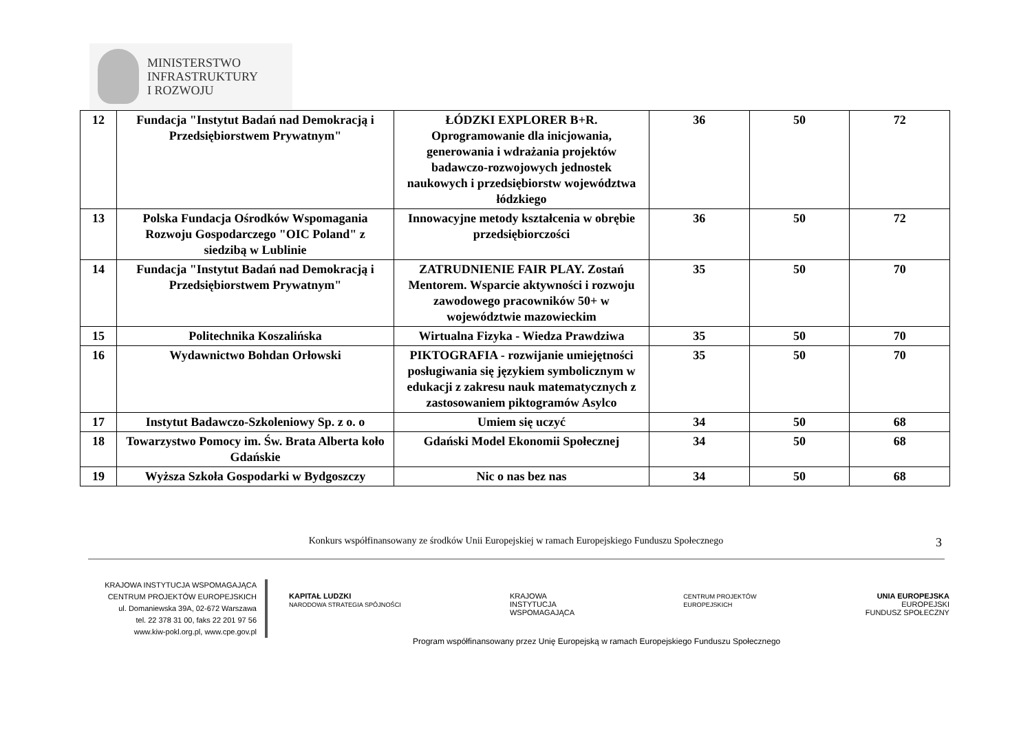MINISTERSTWO
INFRASTRUKTURY
I ROZWOJU
| 12 | Fundacja "Instytut Badań nad Demokracją i Przedsiębiorstwem Prywatnym" | ŁÓDZKI EXPLORER B+R. Oprogramowanie dla inicjowania, generowania i wdrażania projektów badawczo-rozwojowych jednostek naukowych i przedsiębiorstw województwa łódzkiego | 36 | 50 | 72 |
| 13 | Polska Fundacja Ośrodków Wspomagania Rozwoju Gospodarczego "OIC Poland" z siedzibą w Lublinie | Innowacyjne metody kształcenia w obrębie przedsiębiorczości | 36 | 50 | 72 |
| 14 | Fundacja "Instytut Badań nad Demokracją i Przedsiębiorstwem Prywatnym" | ZATRUDNIENIE FAIR PLAY. Zostań Mentorem. Wsparcie aktywności i rozwoju zawodowego pracowników 50+ w województwie mazowieckim | 35 | 50 | 70 |
| 15 | Politechnika Koszalińska | Wirtualna Fizyka - Wiedza Prawdziwa | 35 | 50 | 70 |
| 16 | Wydawnictwo Bohdan Orłowski | PIKTOGRAFIA - rozwijanie umiejętności posługiwania się językiem symbolicznym w edukacji z zakresu nauk matematycznych z zastosowaniem piktogramów Asylco | 35 | 50 | 70 |
| 17 | Instytut Badawczo-Szkoleniowy Sp. z o. o | Umiem się uczyć | 34 | 50 | 68 |
| 18 | Towarzystwo Pomocy im. Św. Brata Alberta koło Gdańskie | Gdański Model Ekonomii Społecznej | 34 | 50 | 68 |
| 19 | Wyższa Szkoła Gospodarki w Bydgoszczy | Nic o nas bez nas | 34 | 50 | 68 |
Konkurs współfinansowany ze środków Unii Europejskiej w ramach Europejskiego Funduszu Społecznego 3
KRAJOWA INSTYTUCJA WSPOMAGAJĄCA
CENTRUM PROJEKTÓW EUROPEJSKICH
ul. Domaniewska 39A, 02-672 Warszawa
tel. 22 378 31 00, faks 22 201 97 56
www.kiw-pokl.org.pl, www.cpe.gov.pl
KAPITAŁ LUDZKI
NARODOWA STRATEGIA SPÓJNOŚCI
KRAJOWA
INSTYTUCJA
WSPOMAGAJĄCA
CENTRUM PROJEKTÓW
EUROPEJSKICH
UNIA EUROPEJSKA
EUROPEJSKI
FUNDUSZ SPOŁECZNY
Program współfinansowany przez Unię Europejską w ramach Europejskiego Funduszu Społecznego